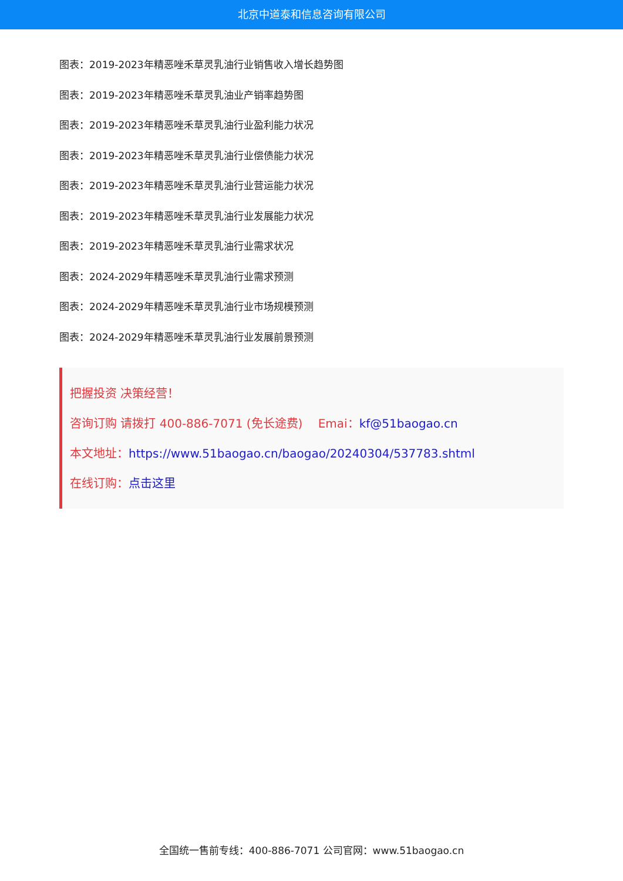北京中道泰和信息咨询有限公司
图表：2019-2023年精恶唑禾草灵乳油行业销售收入增长趋势图
图表：2019-2023年精恶唑禾草灵乳油业产销率趋势图
图表：2019-2023年精恶唑禾草灵乳油行业盈利能力状况
图表：2019-2023年精恶唑禾草灵乳油行业偿债能力状况
图表：2019-2023年精恶唑禾草灵乳油行业营运能力状况
图表：2019-2023年精恶唑禾草灵乳油行业发展能力状况
图表：2019-2023年精恶唑禾草灵乳油行业需求状况
图表：2024-2029年精恶唑禾草灵乳油行业需求预测
图表：2024-2029年精恶唑禾草灵乳油行业市场规模预测
图表：2024-2029年精恶唑禾草灵乳油行业发展前景预测
把握投资 决策经营！
咨询订购 请拨打 400-886-7071 (免长途费)　 Emai：kf@51baogao.cn
本文地址：https://www.51baogao.cn/baogao/20240304/537783.shtml
在线订购：点击这里
全国统一售前专线：400-886-7071 公司官网：www.51baogao.cn